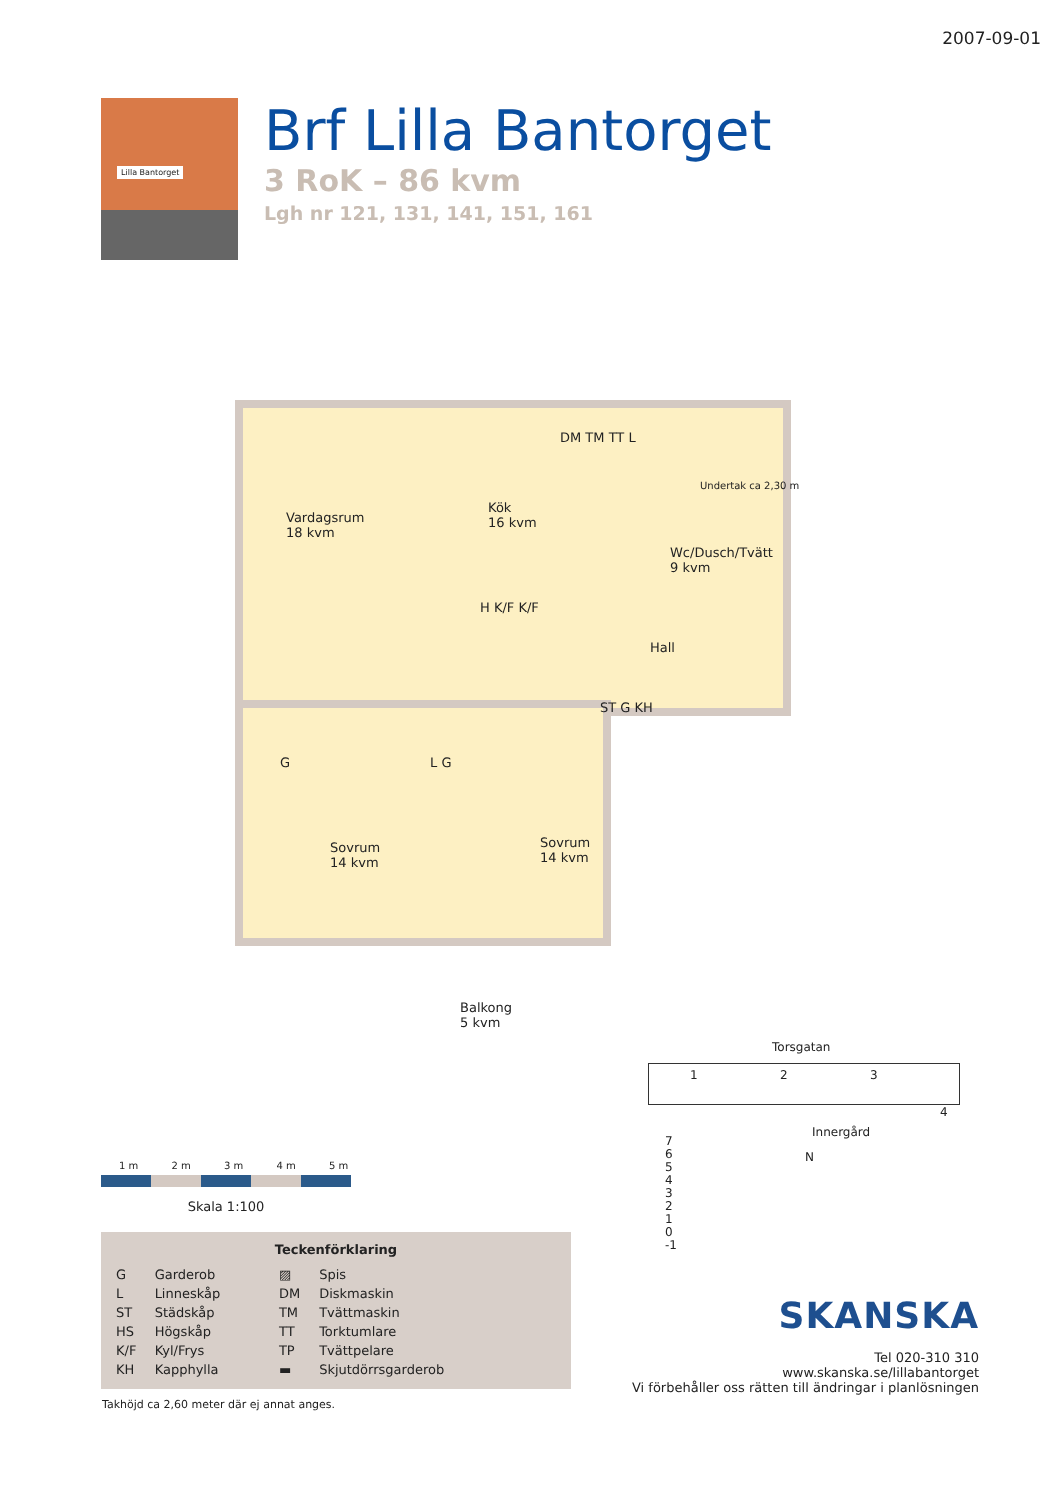2007-09-01
Lilla Bantorget
Brf Lilla Bantorget
3 RoK – 86 kvm
Lgh nr 121, 131, 141, 151, 161
Vardagsrum
18 kvm
Kök
16 kvm
Wc/Dusch/Tvätt
9 kvm
H K/F K/F
Hall
ST G KH
G L G
Sovrum
14 kvm
Sovrum
14 kvm
Balkong
5 kvm
DM TM TT L
Undertak ca 2,30 m
1 m 2 m 3 m 4 m 5 m
Skala 1:100
Teckenförklaring
| G | Garderob | ▨ | Spis |
| L | Linneskåp | DM | Diskmaskin |
| ST | Städskåp | TM | Tvättmaskin |
| HS | Högskåp | TT | Torktumlare |
| K/F | Kyl/Frys | TP | Tvättpelare |
| KH | Kapphylla | ▬ | Skjutdörrsgarderob |
Takhöjd ca 2,60 meter där ej annat anges.
Torsgatan
1 2 3
4
Innergård
N
7
6
5
4
3
2
1
0
-1
SKANSKA
Tel 020-310 310
www.skanska.se/lillabantorget
Vi förbehåller oss rätten till ändringar i planlösningen